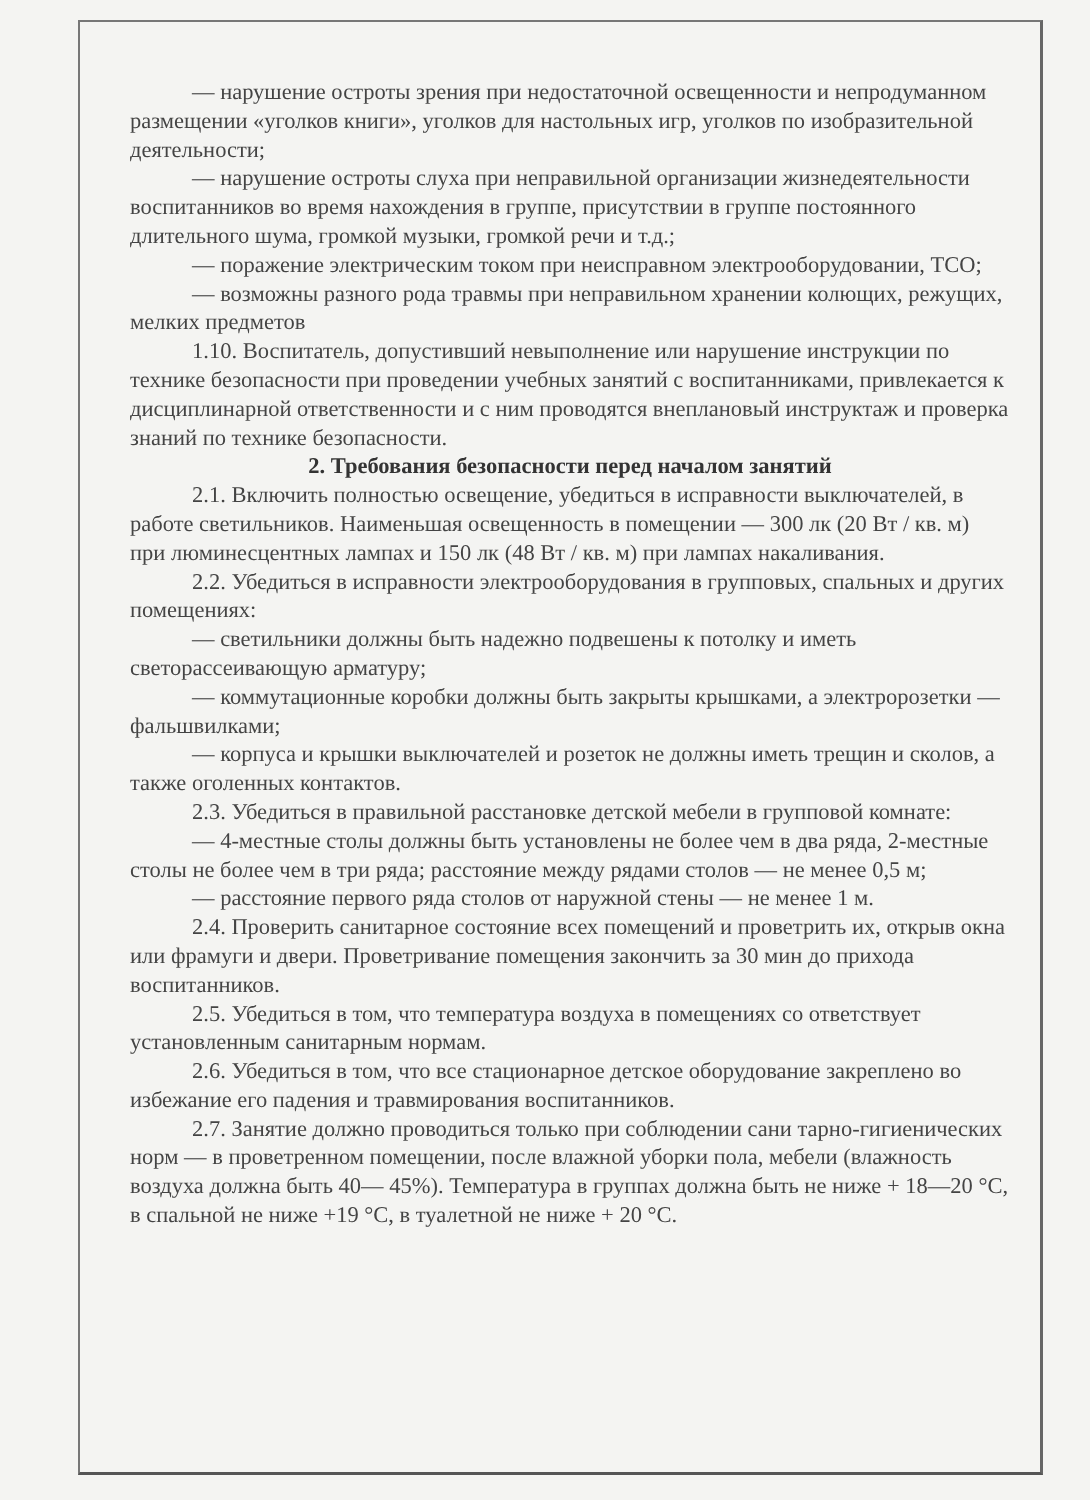— нарушение остроты зрения при недостаточной освещенности и непродуманном размещении «уголков книги», уголков для настольных игр, уголков по изобразительной деятельности;
— нарушение остроты слуха при неправильной организации жизнедеятельности воспитанников во время нахождения в группе, присутствии в группе постоянного длительного шума, громкой музыки, громкой речи и т.д.;
— поражение электрическим током при неисправном электрооборудовании, ТСО;
— возможны разного рода травмы при неправильном хранении колющих, режущих, мелких предметов
1.10. Воспитатель, допустивший невыполнение или нарушение инструкции по технике безопасности при проведении учебных занятий с воспитанниками, привлекается к дисциплинарной ответственности и с ним проводятся внеплановый инструктаж и проверка знаний по технике безопасности.
2. Требования безопасности перед началом занятий
2.1. Включить полностью освещение, убедиться в исправности выключателей, в работе светильников. Наименьшая освещенность в помещении — 300 лк (20 Вт / кв. м) при люминесцентных лампах и 150 лк (48 Вт / кв. м) при лампах накаливания.
2.2. Убедиться в исправности электрооборудования в групповых, спальных и других помещениях:
— светильники должны быть надежно подвешены к потолку и иметь светорассеивающую арматуру;
— коммутационные коробки должны быть закрыты крышками, а электророзетки — фальшвилками;
— корпуса и крышки выключателей и розеток не должны иметь трещин и сколов, а также оголенных контактов.
2.3. Убедиться в правильной расстановке детской мебели в групповой комнате:
— 4-местные столы должны быть установлены не более чем в два ряда, 2-местные столы не более чем в три ряда; расстояние между рядами столов — не менее 0,5 м;
— расстояние первого ряда столов от наружной стены — не менее 1 м.
2.4. Проверить санитарное состояние всех помещений и проветрить их, открыв окна или фрамуги и двери. Проветривание помещения закончить за 30 мин до прихода воспитанников.
2.5. Убедиться в том, что температура воздуха в помещениях со ответствует установленным санитарным нормам.
2.6. Убедиться в том, что все стационарное детское оборудование закреплено во избежание его падения и травмирования воспитанников.
2.7. Занятие должно проводиться только при соблюдении сани тарно-гигиенических норм — в проветренном помещении, после влажной уборки пола, мебели (влажность воздуха должна быть 40— 45%). Температура в группах должна быть не ниже + 18—20 °С, в спальной не ниже +19 °С, в туалетной не ниже + 20 °С.